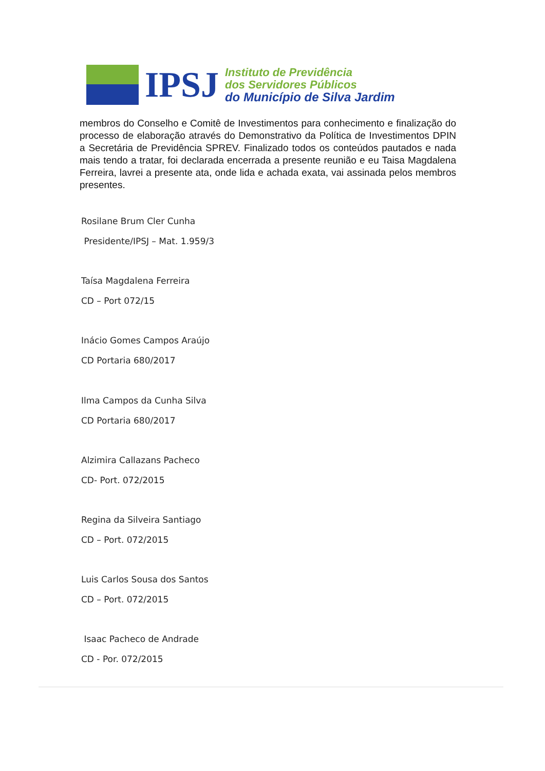IPSJ
Instituto de Previdência
dos Servidores Públicos
do Município de Silva Jardim
membros do Conselho e Comitê de Investimentos para conhecimento e finalização do processo de elaboração através do Demonstrativo da Política de Investimentos DPIN a Secretária de Previdência SPREV. Finalizado todos os conteúdos pautados e nada mais tendo a tratar, foi declarada encerrada a presente reunião e eu Taisa Magdalena Ferreira, lavrei a presente ata, onde lida e achada exata, vai assinada pelos membros presentes.
Rosilane Brum Cler Cunha
Presidente/IPSJ – Mat. 1.959/3
Taísa Magdalena Ferreira
CD – Port 072/15
Inácio Gomes Campos Araújo
CD Portaria 680/2017
Ilma Campos da Cunha Silva
CD Portaria 680/2017
Alzimira Callazans Pacheco
CD- Port. 072/2015
Regina da Silveira Santiago
CD – Port. 072/2015
Luis Carlos Sousa dos Santos
CD – Port. 072/2015
Isaac Pacheco de Andrade
CD - Por. 072/2015